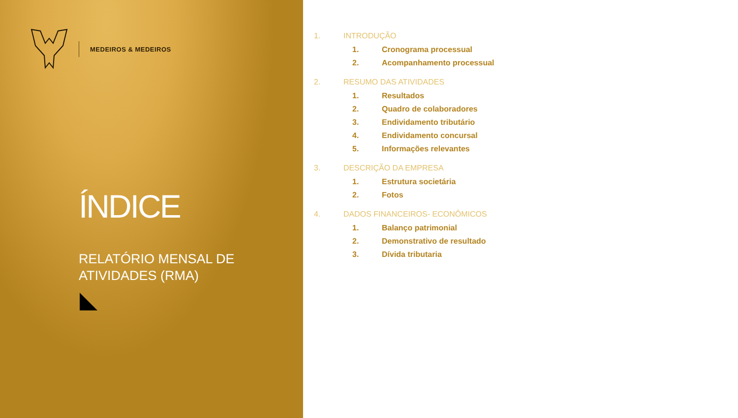MEDEIROS & MEDEIROS
ÍNDICE
RELATÓRIO MENSAL DE
ATIVIDADES (RMA)
1. INTRODUÇÃO
1. Cronograma processual
2. Acompanhamento processual
2. RESUMO DAS ATIVIDADES
1. Resultados
2. Quadro de colaboradores
3. Endividamento tributário
4. Endividamento concursal
5. Informações relevantes
3. DESCRIÇÃO DA EMPRESA
1. Estrutura societária
2. Fotos
4. DADOS FINANCEIROS- ECONÔMICOS
1. Balanço patrimonial
2. Demonstrativo de resultado
3. Dívida tributaria